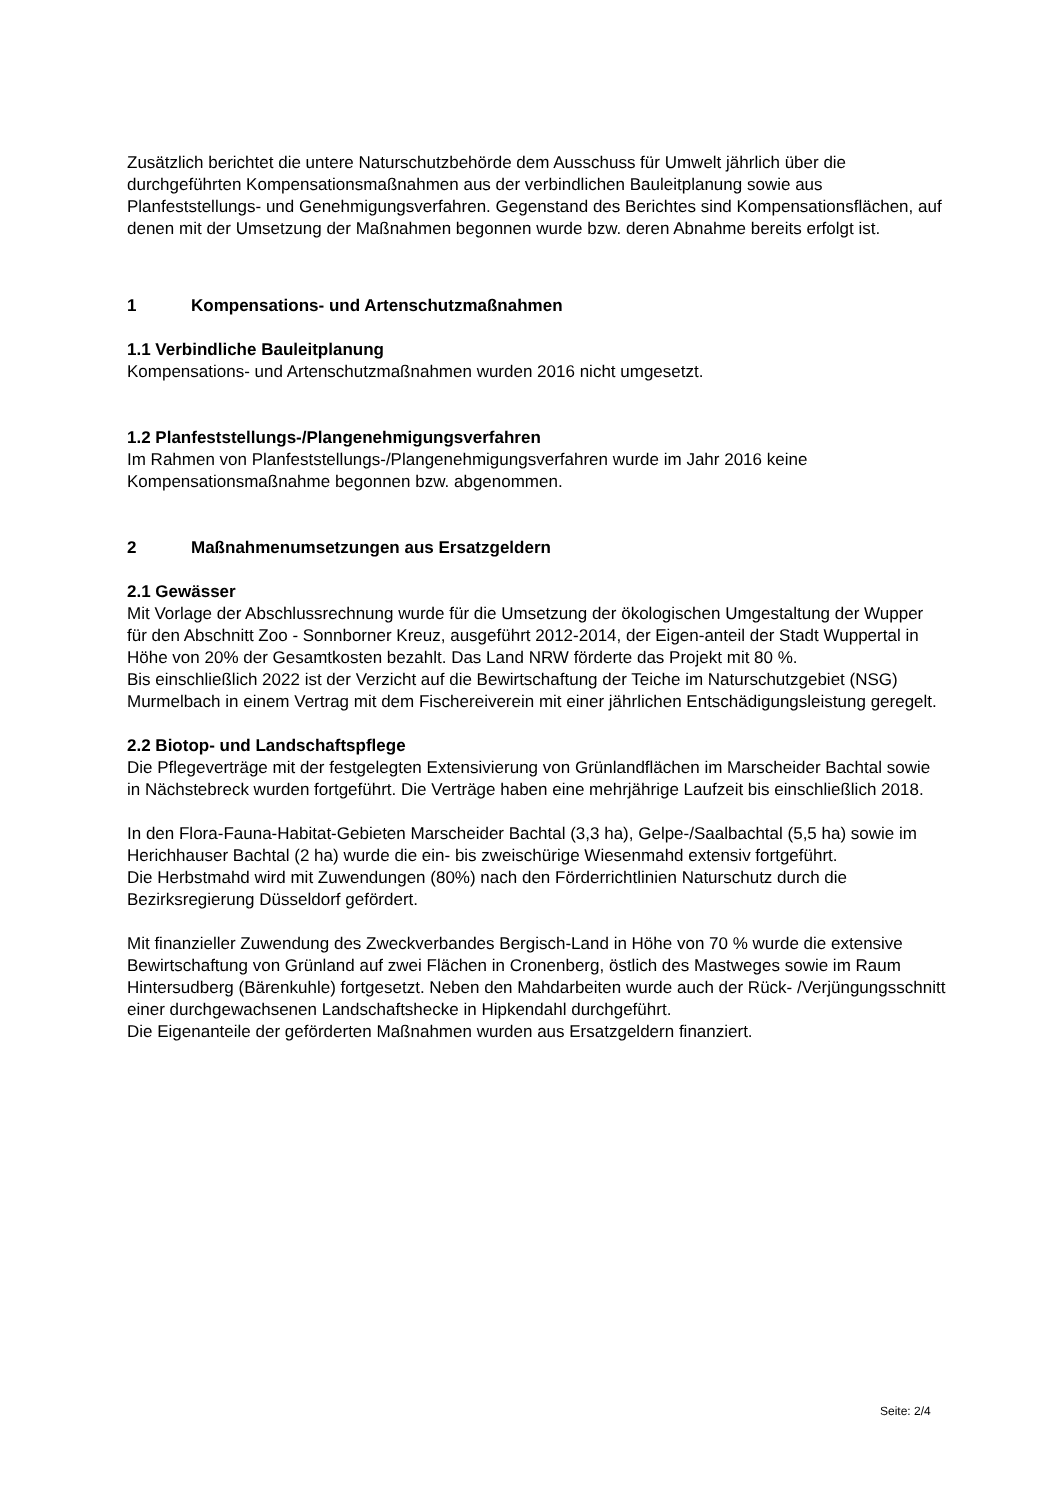Zusätzlich berichtet die untere Naturschutzbehörde dem Ausschuss für Umwelt jährlich über die durchgeführten Kompensationsmaßnahmen aus der verbindlichen Bauleitplanung sowie aus Planfeststellungs- und Genehmigungsverfahren. Gegenstand des Berichtes sind Kompensationsflächen, auf denen mit der Umsetzung der Maßnahmen begonnen wurde bzw. deren Abnahme bereits erfolgt ist.
1 Kompensations- und Artenschutzmaßnahmen
1.1 Verbindliche Bauleitplanung
Kompensations- und Artenschutzmaßnahmen wurden 2016 nicht umgesetzt.
1.2 Planfeststellungs-/Plangenehmigungsverfahren
Im Rahmen von Planfeststellungs-/Plangenehmigungsverfahren wurde im Jahr 2016 keine Kompensationsmaßnahme begonnen bzw. abgenommen.
2 Maßnahmenumsetzungen aus Ersatzgeldern
2.1 Gewässer
Mit Vorlage der Abschlussrechnung wurde für die Umsetzung der ökologischen Umgestaltung der Wupper für den Abschnitt Zoo - Sonnborner Kreuz, ausgeführt 2012-2014, der Eigen-anteil der Stadt Wuppertal in Höhe von 20% der Gesamtkosten bezahlt. Das Land NRW förderte das Projekt mit 80 %.
Bis einschließlich 2022 ist der Verzicht auf die Bewirtschaftung der Teiche im Naturschutzgebiet (NSG) Murmelbach in einem Vertrag mit dem Fischereiverein mit einer jährlichen Entschädigungsleistung geregelt.
2.2 Biotop- und Landschaftspflege
Die Pflegeverträge mit der festgelegten Extensivierung von Grünlandflächen im Marscheider Bachtal sowie in Nächstebreck wurden fortgeführt. Die Verträge haben eine mehrjährige Laufzeit bis einschließlich 2018.
In den Flora-Fauna-Habitat-Gebieten Marscheider Bachtal (3,3 ha), Gelpe-/Saalbachtal (5,5 ha) sowie im Herichhauser Bachtal (2 ha) wurde die ein- bis zweischürige Wiesenmahd extensiv fortgeführt.
Die Herbstmahd wird mit Zuwendungen (80%) nach den Förderrichtlinien Naturschutz durch die Bezirksregierung Düsseldorf gefördert.
Mit finanzieller Zuwendung des Zweckverbandes Bergisch-Land in Höhe von 70 % wurde die extensive Bewirtschaftung von Grünland auf zwei Flächen in Cronenberg, östlich des Mastweges sowie im Raum Hintersudberg (Bärenkuhle) fortgesetzt. Neben den Mahdarbeiten wurde auch der Rück- /Verjüngungsschnitt einer durchgewachsenen Landschaftshecke in Hipkendahl durchgeführt.
Die Eigenanteile der geförderten Maßnahmen wurden aus Ersatzgeldern finanziert.
Seite: 2/4